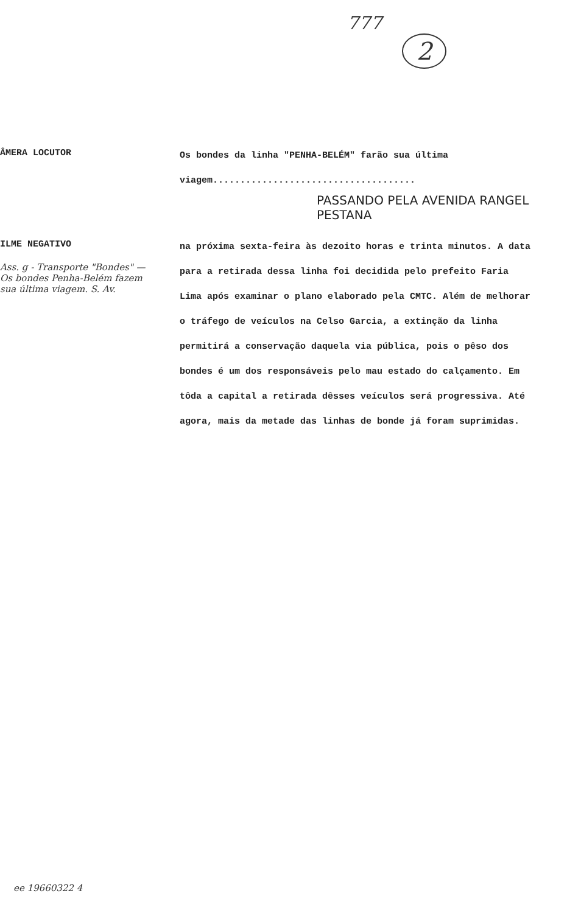777
2
ÂMERA LOCUTOR
Os bondes da linha "PENHA-BELÉM" farão sua última viagem.....................................
PASSANDO PELA AVENIDA RANGEL PESTANA
ILME NEGATIVO
Ass. g - Transporte "Bondes" — Os bondes Penha-Belém fazem sua última viagem. S. Av.
na próxima sexta-feira às dezoito horas e trinta minutos. A data para a retirada dessa linha foi decidida pelo prefeito Faria Lima após examinar o plano elaborado pela CMTC. Além de melhorar o tráfego de veículos na Celso Garcia, a extinção da linha permitirá a conservação daquela via pública, pois o pêso dos bondes é um dos responsáveis pelo mau estado do calçamento. Em tôda a capital a retirada dêsses veículos será progressiva. Até agora, mais da metade das linhas de bonde já foram suprimidas.
ee 19660322 4